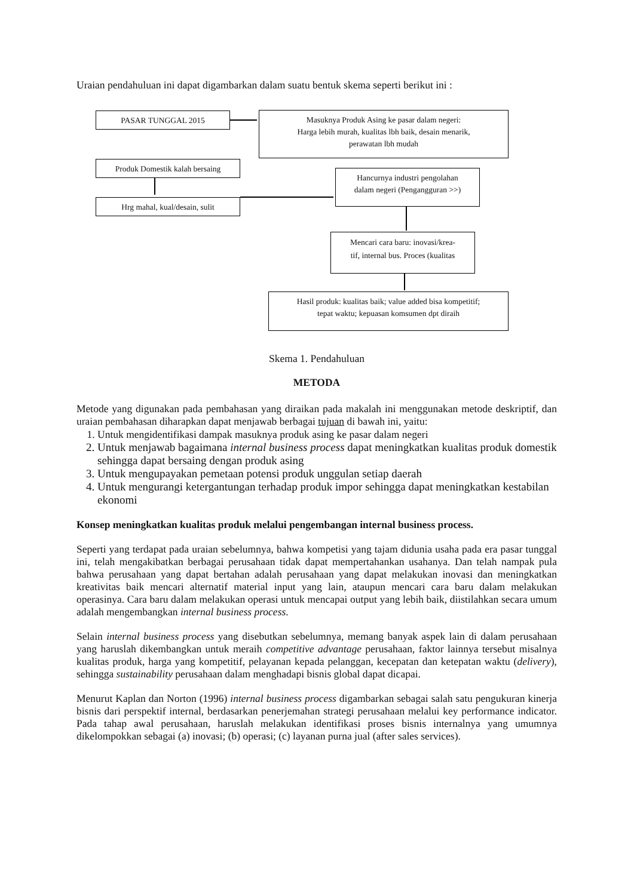Uraian pendahuluan ini dapat digambarkan dalam suatu bentuk skema seperti berikut ini :
PASAR TUNGGAL 2015
Masuknya Produk Asing ke pasar dalam negeri:
Harga lebih murah, kualitas lbh baik, desain menarik,
perawatan lbh mudah
Produk Domestik kalah bersaing
Hancurnya industri pengolahan
dalam negeri (Pengangguran >>)
Hrg mahal, kual/desain, sulit
Mencari cara baru: inovasi/krea-
tif, internal bus. Proces (kualitas
Hasil produk: kualitas baik; value added bisa kompetitif;
tepat waktu; kepuasan komsumen dpt diraih
Skema 1. Pendahuluan
METODA
Metode yang digunakan pada pembahasan yang diraikan pada makalah ini menggunakan metode deskriptif, dan uraian pembahasan diharapkan dapat menjawab berbagai tujuan di bawah ini, yaitu:
1. Untuk mengidentifikasi dampak masuknya produk asing ke pasar dalam negeri
2. Untuk menjawab bagaimana internal business process dapat meningkatkan kualitas produk domestik sehingga dapat bersaing dengan produk asing
3. Untuk mengupayakan pemetaan potensi produk unggulan setiap daerah
4. Untuk mengurangi ketergantungan terhadap produk impor sehingga dapat meningkatkan kestabilan ekonomi
Konsep meningkatkan kualitas produk melalui pengembangan internal business process.
Seperti yang terdapat pada uraian sebelumnya, bahwa kompetisi yang tajam didunia usaha pada era pasar tunggal ini, telah mengakibatkan berbagai perusahaan tidak dapat mempertahankan usahanya. Dan telah nampak pula bahwa perusahaan yang dapat bertahan adalah perusahaan yang dapat melakukan inovasi dan meningkatkan kreativitas baik mencari alternatif material input yang lain, ataupun mencari cara baru dalam melakukan operasinya. Cara baru dalam melakukan operasi untuk mencapai output yang lebih baik, diistilahkan secara umum adalah mengembangkan internal business process.
Selain internal business process yang disebutkan sebelumnya, memang banyak aspek lain di dalam perusahaan yang haruslah dikembangkan untuk meraih competitive advantage perusahaan, faktor lainnya tersebut misalnya kualitas produk, harga yang kompetitif, pelayanan kepada pelanggan, kecepatan dan ketepatan waktu (delivery), sehingga sustainability perusahaan dalam menghadapi bisnis global dapat dicapai.
Menurut Kaplan dan Norton (1996) internal business process digambarkan sebagai salah satu pengukuran kinerja bisnis dari perspektif internal, berdasarkan penerjemahan strategi perusahaan melalui key performance indicator. Pada tahap awal perusahaan, haruslah melakukan identifikasi proses bisnis internalnya yang umumnya dikelompokkan sebagai (a) inovasi; (b) operasi; (c) layanan purna jual (after sales services).